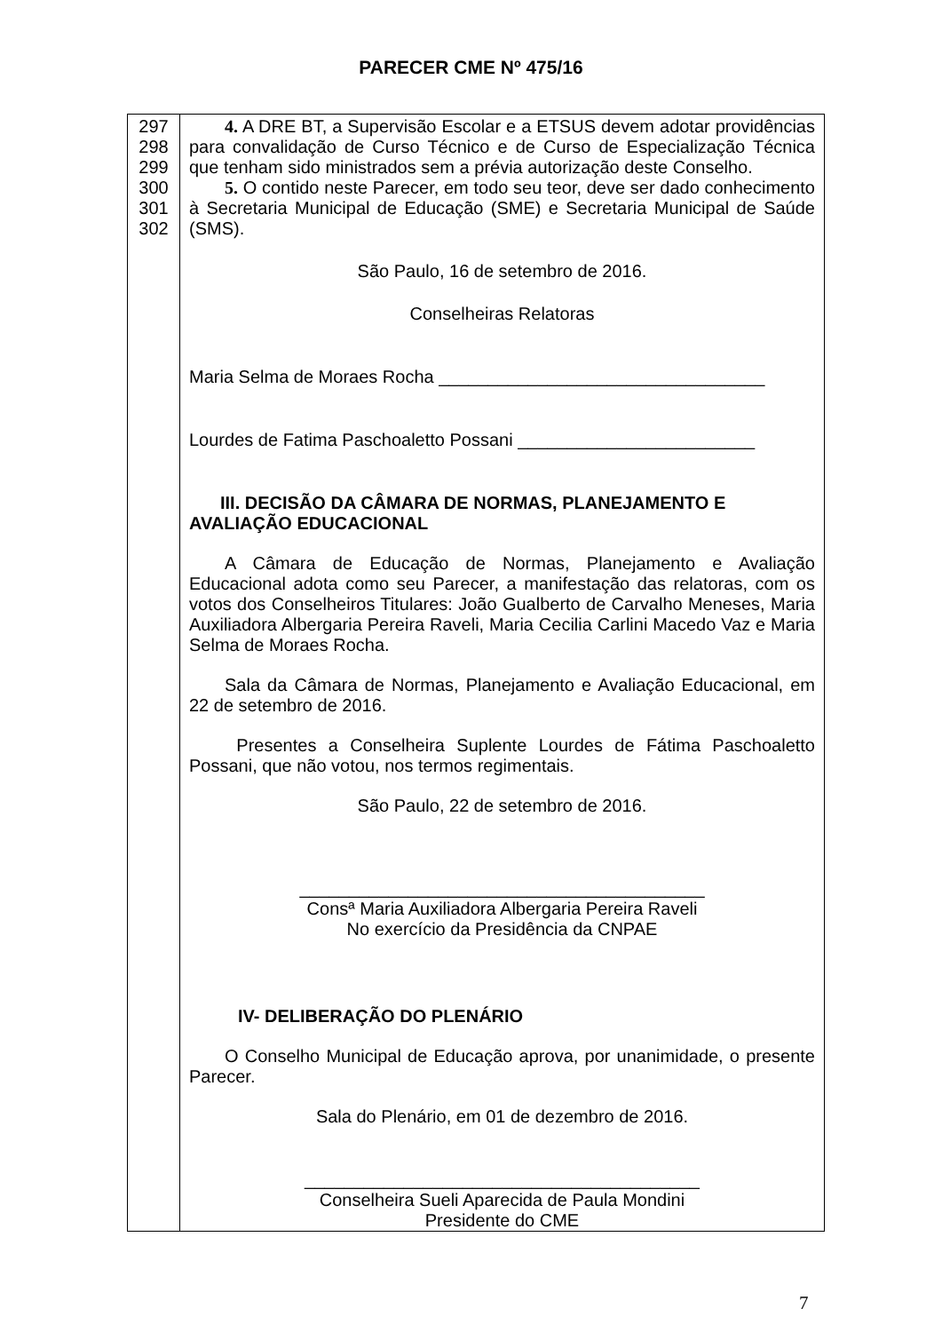PARECER CME Nº 475/16
| 297 298 299 300 301 302 | 4. A DRE BT, a Supervisão Escolar e a ETSUS devem adotar providências para convalidação de Curso Técnico e de Curso de Especialização Técnica que tenham sido ministrados sem a prévia autorização deste Conselho. 5. O contido neste Parecer, em todo seu teor, deve ser dado conhecimento à Secretaria Municipal de Educação (SME) e Secretaria Municipal de Saúde (SMS). São Paulo, 16 de setembro de 2016. Conselheiras Relatoras Maria Selma de Moraes Rocha _________________________________ Lourdes de Fatima Paschoaletto Possani ________________________ III. DECISÃO DA CÂMARA DE NORMAS, PLANEJAMENTO E AVALIAÇÃO EDUCACIONAL A Câmara de Educação de Normas, Planejamento e Avaliação Educacional adota como seu Parecer, a manifestação das relatoras, com os votos dos Conselheiros Titulares: João Gualberto de Carvalho Meneses, Maria Auxiliadora Albergaria Pereira Raveli, Maria Cecilia Carlini Macedo Vaz e Maria Selma de Moraes Rocha. Sala da Câmara de Normas, Planejamento e Avaliação Educacional, em 22 de setembro de 2016. Presentes a Conselheira Suplente Lourdes de Fátima Paschoaletto Possani, que não votou, nos termos regimentais. São Paulo, 22 de setembro de 2016. _________________________________________ Consª Maria Auxiliadora Albergaria Pereira Raveli No exercício da Presidência da CNPAE IV- DELIBERAÇÃO DO PLENÁRIO O Conselho Municipal de Educação aprova, por unanimidade, o presente Parecer. Sala do Plenário, em 01 de dezembro de 2016. ________________________________________ Conselheira Sueli Aparecida de Paula Mondini Presidente do CME |
7